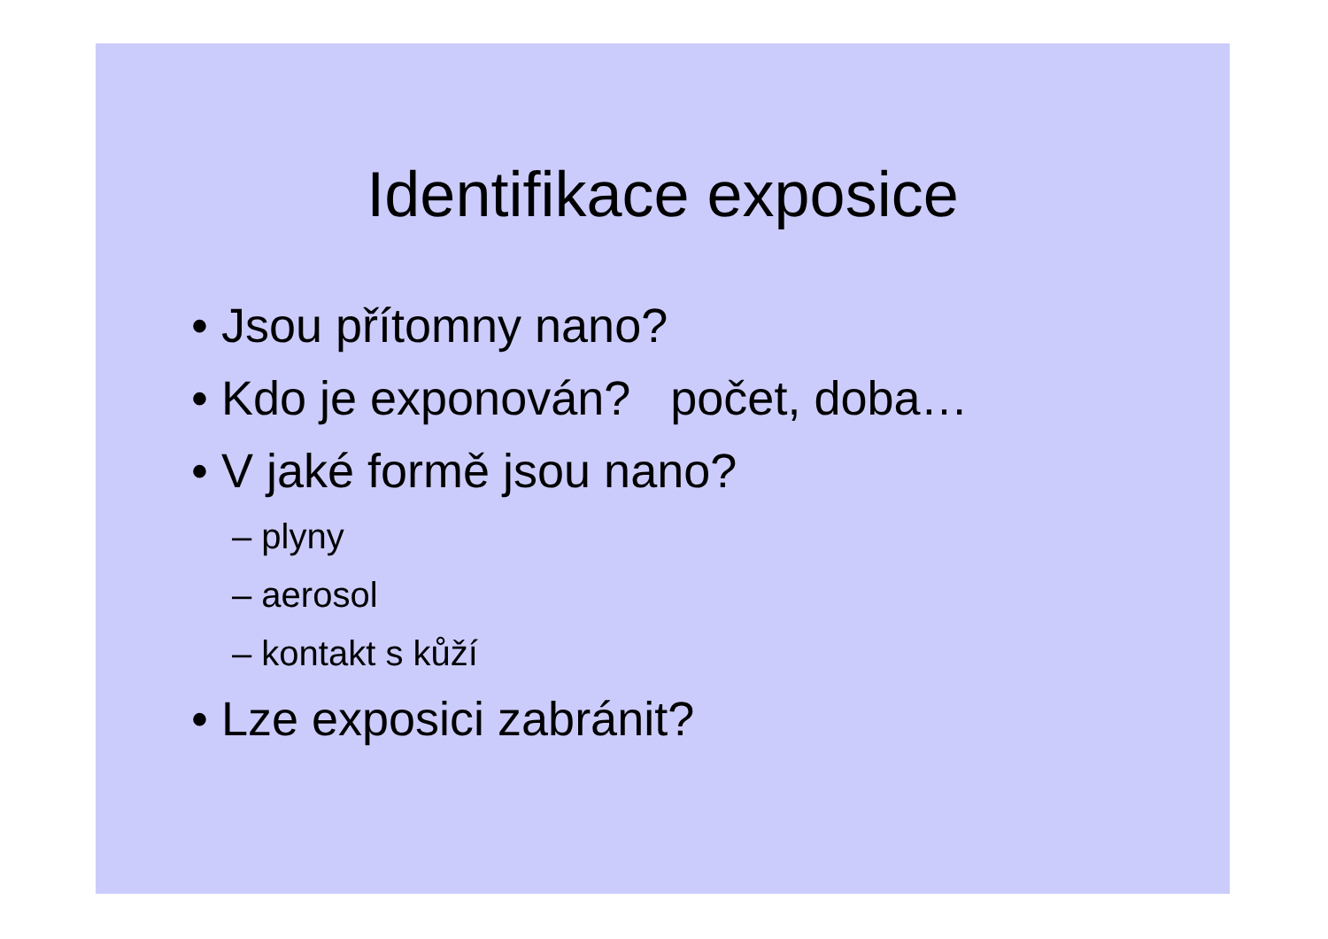Identifikace exposice
• Jsou přítomny nano?
• Kdo je exponován? počet, doba…
• V jaké formě jsou nano?
– plyny
– aerosol
– kontakt s kůží
• Lze exposici zabránit?